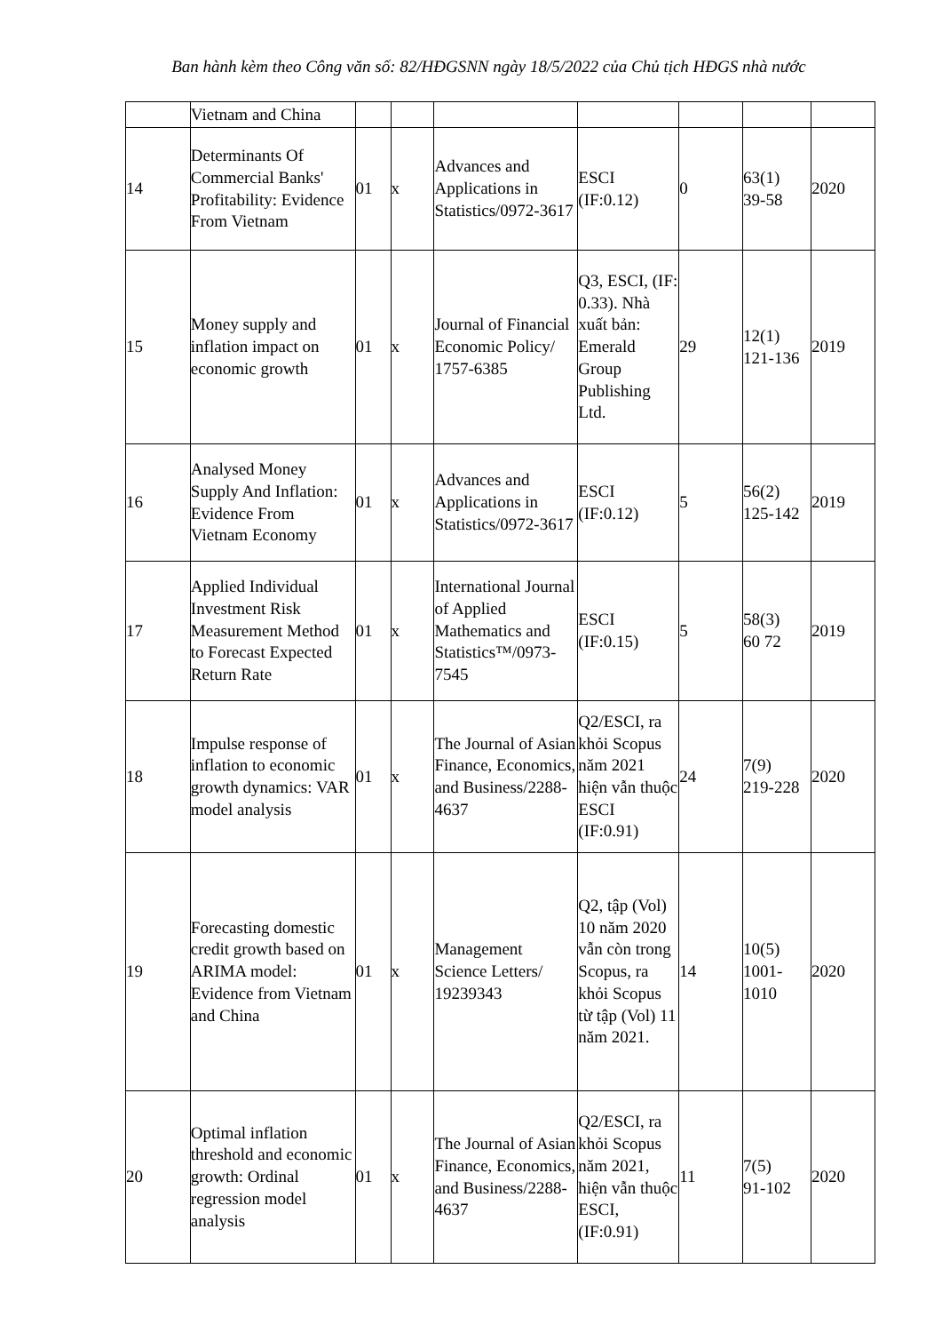Ban hành kèm theo Công văn số: 82/HĐGSNN ngày 18/5/2022 của Chủ tịch HĐGS nhà nước
| | Vietnam and China | | | | | | | |
| 14 | Determinants Of Commercial Banks' Profitability: Evidence From Vietnam | 01 | x | Advances and Applications in Statistics/0972-3617 | ESCI (IF:0.12) | 0 | 63(1) 39-58 | 2020 |
| 15 | Money supply and inflation impact on economic growth | 01 | x | Journal of Financial Economic Policy/ 1757-6385 | Q3, ESCI, (IF: 0.33). Nhà xuất bản: Emerald Group Publishing Ltd. | 29 | 12(1) 121-136 | 2019 |
| 16 | Analysed Money Supply And Inflation: Evidence From Vietnam Economy | 01 | x | Advances and Applications in Statistics/0972-3617 | ESCI (IF:0.12) | 5 | 56(2) 125-142 | 2019 |
| 17 | Applied Individual Investment Risk Measurement Method to Forecast Expected Return Rate | 01 | x | International Journal of Applied Mathematics and Statistics™/0973-7545 | ESCI (IF:0.15) | 5 | 58(3) 60 72 | 2019 |
| 18 | Impulse response of inflation to economic growth dynamics: VAR model analysis | 01 | x | The Journal of Asian Finance, Economics, and Business/2288-4637 | Q2/ESCI, ra khỏi Scopus năm 2021 hiện vẫn thuộc ESCI (IF:0.91) | 24 | 7(9) 219-228 | 2020 |
| 19 | Forecasting domestic credit growth based on ARIMA model: Evidence from Vietnam and China | 01 | x | Management Science Letters/ 19239343 | Q2, tập (Vol) 10 năm 2020 vẫn còn trong Scopus, ra khỏi Scopus từ tập (Vol) 11 năm 2021. | 14 | 10(5) 1001-1010 | 2020 |
| 20 | Optimal inflation threshold and economic growth: Ordinal regression model analysis | 01 | x | The Journal of Asian Finance, Economics, and Business/2288-4637 | Q2/ESCI, ra khỏi Scopus năm 2021, hiện vẫn thuộc ESCI, (IF:0.91) | 11 | 7(5) 91-102 | 2020 |